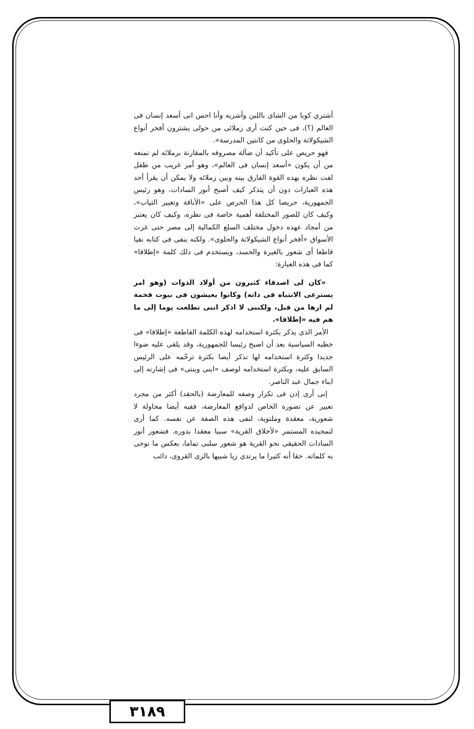أشتري كوبا من الشاى باللبن وأشربه وأنا احس انى أسعد إنسان فى العالم (؟)، فى حين كنت أرى زملائى من حولى يشترون أفخر أنواع الشيكولاتة والحلوى من كانتين المدرسة».
فهو حريص على تأكيد أن ضآلة مصروفه بالمقارنة بزملائه لم تمنعه من أن يكون «أسعد إنسان فى العالم»، وهو أمر غريب من طفل لفت نظره بهذه القوة الفارق بينه وبين زملائه ولا يمكن أن يقرأ أحد هذه العبارات دون أن يتذكر كيف أصبح أنور السادات، وهو رئيس الجمهورية، حريصا كل هذا الحرص على «الأناقة وتغيير الثياب»، وكيف كان للصور المختلفة أهمية خاصة فى نظره، وكيف كان يعتبر من أمجاد عهده دخول مختلف السلع الكمالية إلى مصر حتى غزت الأسواق «أفخر أنواع الشيكولاتة والحلوى». ولكنه ينفى فى كتابه نفيا قاطعا أى شعور بالغيرة والحسد، ويستخدم فى ذلك كلمة «إطلاقا» كما فى هذه العبارة:
«كان لى اصدقاء كثيرون من أولاد الذوات (وهو امر يسترعى الانتباه فى ذاته) وكانوا يعيشون فى بيوت فخمة لم ارها من قبل، ولكننى لا اذكر اننى تطلعت يوما إلى ما هم فيه «إطلاقا».
الأمر الذى يذكر بكثرة استخدامه لهذه الكلمة القاطعة «إطلاقا» فى خطبه السياسية بعد أن اصبح رئيسا للجمهورية، وقد يلقى عليه ضوءا جديدا وكثرة استخدامه لها تذكر أيضا بكثرة ترحّمه على الرئيس السابق عليه، وبكثرة استخدامه لوصف «ابنى وبنتى» فى إشارته إلى ابناء جمال عبد الناصر.
إنى أرى إذن فى تكرار وصفه للمعارضة (بالحقد) أكثر من مجرد تعبير عن تصوره الخاص لدوافع المعارضة، ففيه أيضا محاولة لا شعورية، معقدة وملتوية، لنفى هذه الصفة عن نفسه. كما أرى لتمجيده المستمر «لأخلاق القرية» سببا معقدا بدوره. فشعور أنور السادات الحقيقى نحو القرية هو شعور سلبى تماما، بعكس ما توحى به كلماته. حقا أنه كثيرا ما يرتدى زيا شبيها بالزى القروى، دائب
٣١٨٩